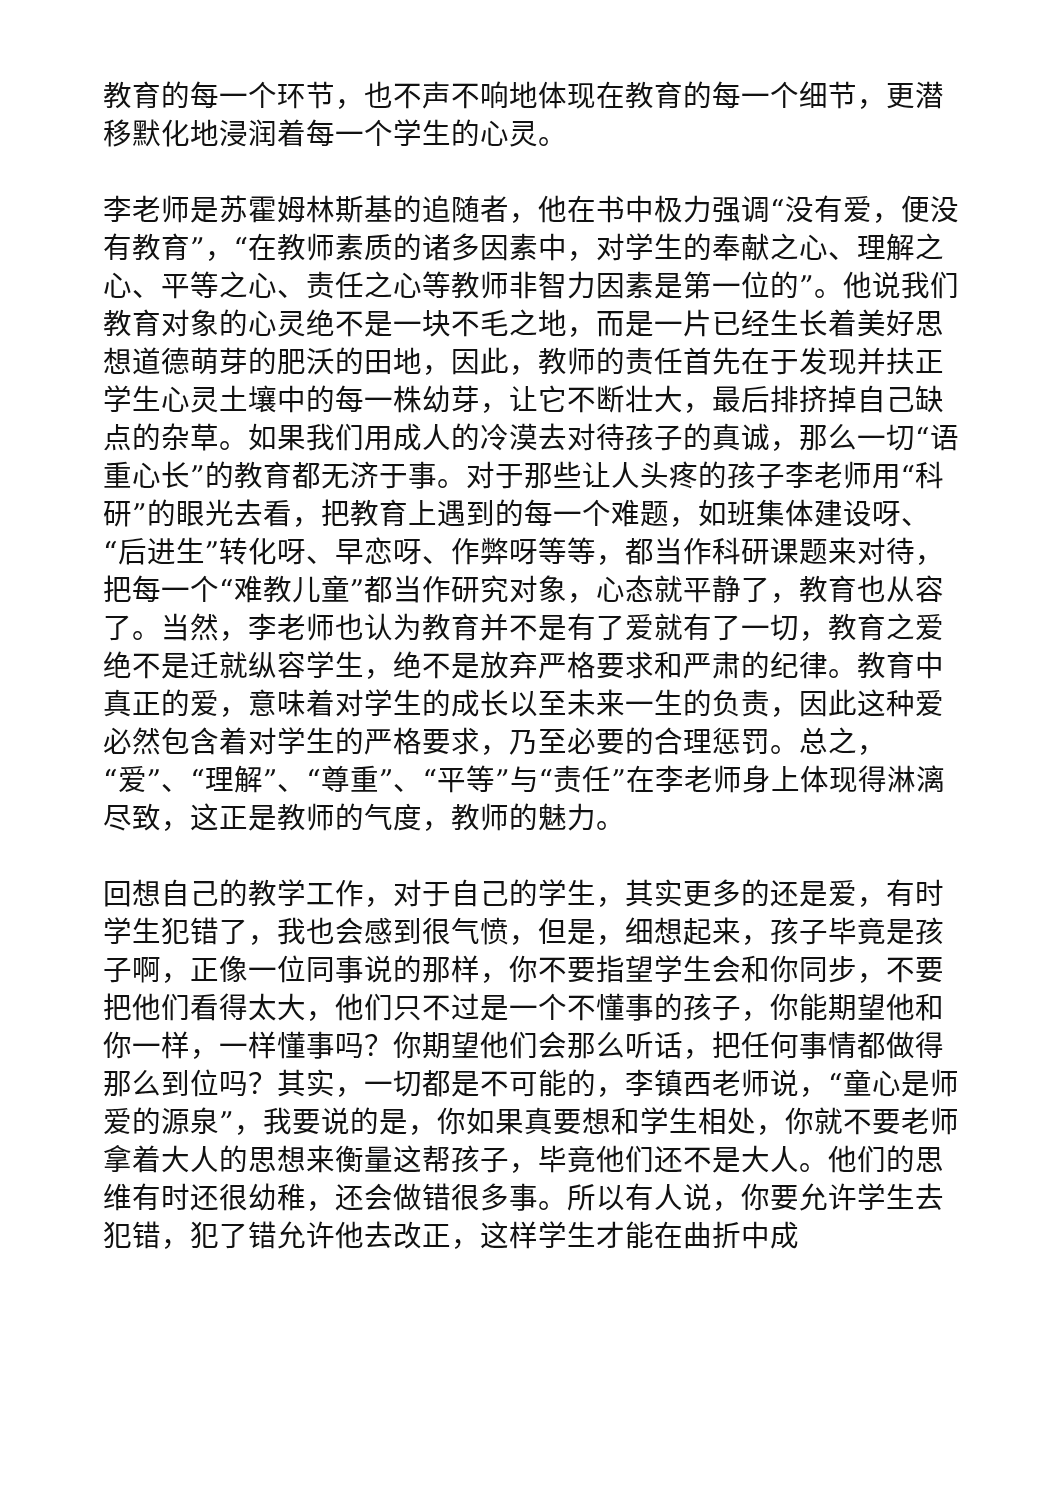教育的每一个环节，也不声不响地体现在教育的每一个细节，更潜移默化地浸润着每一个学生的心灵。
李老师是苏霍姆林斯基的追随者，他在书中极力强调“没有爱，便没有教育”，“在教师素质的诸多因素中，对学生的奉献之心、理解之心、平等之心、责任之心等教师非智力因素是第一位的”。他说我们教育对象的心灵绝不是一块不毛之地，而是一片已经生长着美好思想道德萌芽的肥沃的田地，因此，教师的责任首先在于发现并扶正学生心灵土壤中的每一株幼芽，让它不断壮大，最后排挤掉自己缺点的杂草。如果我们用成人的冷漠去对待孩子的真诚，那么一切“语重心长”的教育都无济于事。对于那些让人头疼的孩子李老师用“科研”的眼光去看，把教育上遇到的每一个难题，如班集体建设呀、“后进生”转化呀、早恋呀、作弊呀等等，都当作科研课题来对待，把每一个“难教儿童”都当作研究对象，心态就平静了，教育也从容了。当然，李老师也认为教育并不是有了爱就有了一切，教育之爱绝不是迁就纵容学生，绝不是放弃严格要求和严肃的纪律。教育中真正的爱，意味着对学生的成长以至未来一生的负责，因此这种爱必然包含着对学生的严格要求，乃至必要的合理惩罚。总之，“爱”、“理解”、“尊重”、“平等”与“责任”在李老师身上体现得淋漓尽致，这正是教师的气度，教师的魅力。
回想自己的教学工作，对于自己的学生，其实更多的还是爱，有时学生犯错了，我也会感到很气愤，但是，细想起来，孩子毕竟是孩子啊，正像一位同事说的那样，你不要指望学生会和你同步，不要把他们看得太大，他们只不过是一个不懂事的孩子，你能期望他和你一样，一样懂事吗？你期望他们会那么听话，把任何事情都做得那么到位吗？其实，一切都是不可能的，李镇西老师说，“童心是师爱的源泉”，我要说的是，你如果真要想和学生相处，你就不要老师拿着大人的思想来衡量这帮孩子，毕竟他们还不是大人。他们的思维有时还很幼稚，还会做错很多事。所以有人说，你要允许学生去犯错，犯了错允许他去改正，这样学生才能在曲折中成